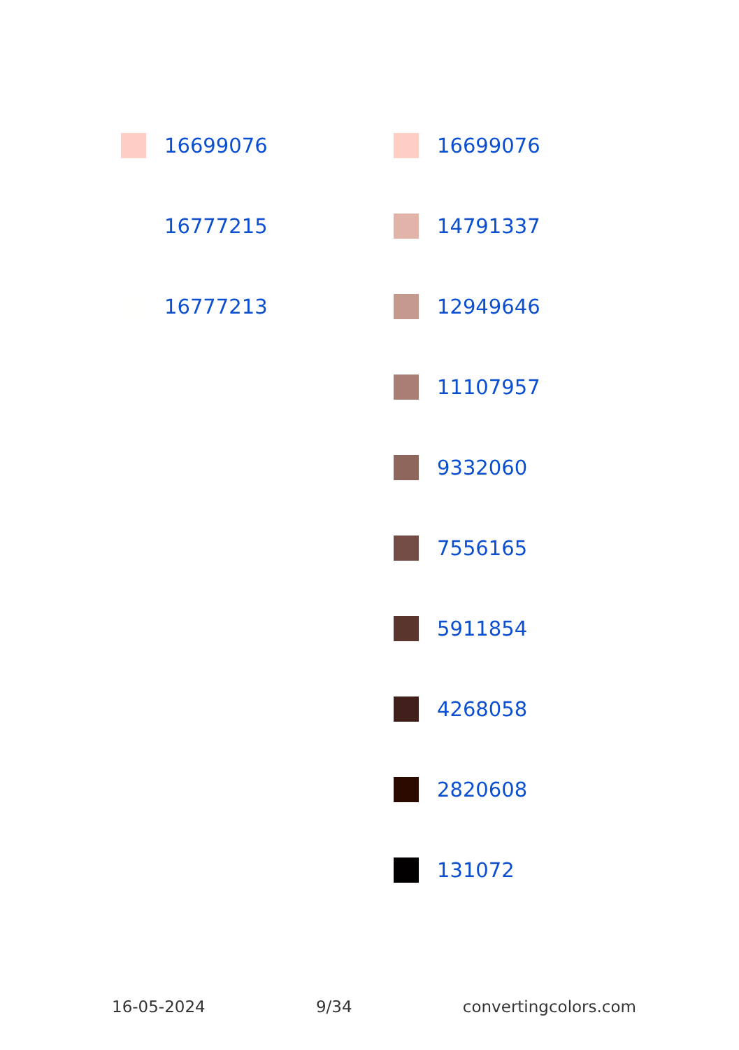16699076
16777215
16777213
16699076
14791337
12949646
11107957
9332060
7556165
5911854
4268058
2820608
131072
16-05-2024 9/34 convertingcolors.com